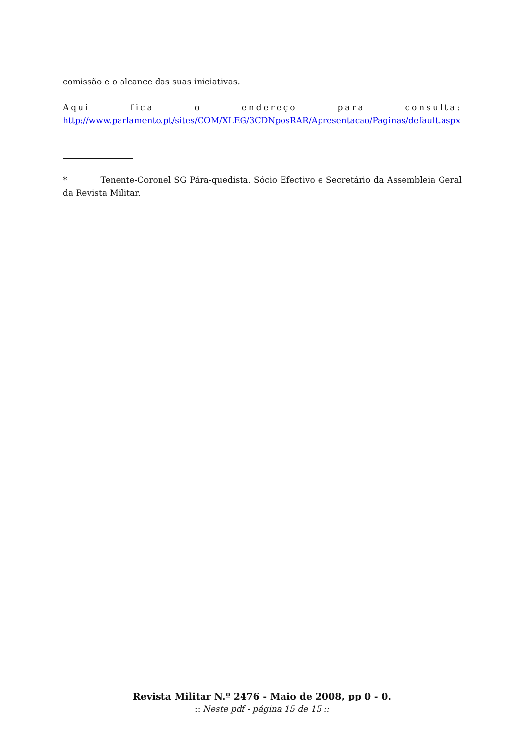comissão e o alcance das suas iniciativas.
Aqui fica o endereço para consulta:
http://www.parlamento.pt/sites/COM/XLEG/3CDNposRAR/Apresentacao/Paginas/default.aspx
* Tenente-Coronel SG Pára-quedista. Sócio Efectivo e Secretário da Assembleia Geral da Revista Militar.
Revista Militar N.º 2476 - Maio de 2008, pp 0 - 0.
:: Neste pdf - página 15 de 15 ::